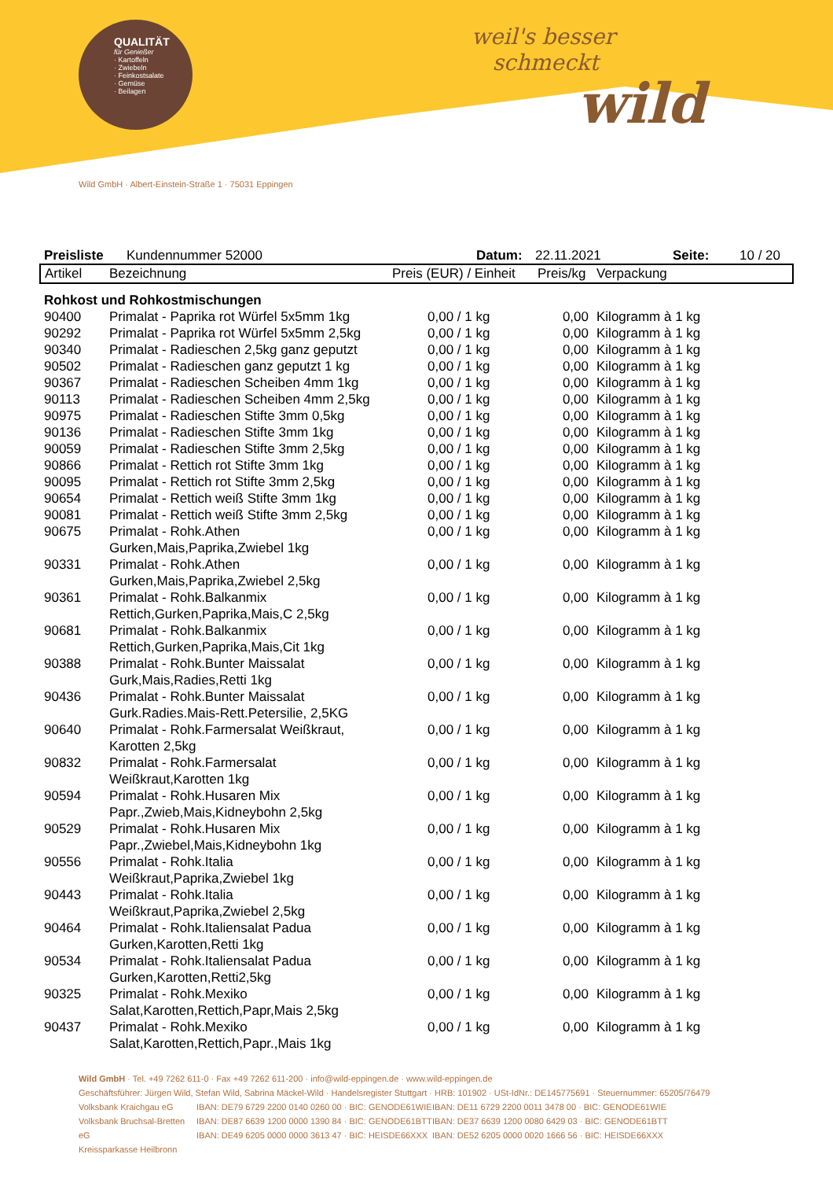QUALITÄT
für Genießer
· Kartoffeln
· Zwiebeln
· Feinkostsalate
· Gemüse
· Beilagen
weil's besser
schmeckt
wild
Wild GmbH · Albert-Einstein-Straße 1 · 75031 Eppingen
Preisliste Kundennummer 52000 Datum: 22.11.2021 Seite: 10 / 20
| Artikel | Bezeichnung | Preis (EUR) / Einheit | Preis/kg | Verpackung |
| --- | --- | --- | --- | --- |
| Rohkost und Rohkostmischungen | | | | |
| 90400 | Primalat - Paprika rot Würfel 5x5mm 1kg | 0,00 / 1 kg | 0,00 | Kilogramm à 1 kg |
| 90292 | Primalat - Paprika rot Würfel 5x5mm 2,5kg | 0,00 / 1 kg | 0,00 | Kilogramm à 1 kg |
| 90340 | Primalat - Radieschen 2,5kg ganz geputzt | 0,00 / 1 kg | 0,00 | Kilogramm à 1 kg |
| 90502 | Primalat - Radieschen ganz geputzt 1 kg | 0,00 / 1 kg | 0,00 | Kilogramm à 1 kg |
| 90367 | Primalat - Radieschen Scheiben 4mm 1kg | 0,00 / 1 kg | 0,00 | Kilogramm à 1 kg |
| 90113 | Primalat - Radieschen Scheiben 4mm 2,5kg | 0,00 / 1 kg | 0,00 | Kilogramm à 1 kg |
| 90975 | Primalat - Radieschen Stifte 3mm 0,5kg | 0,00 / 1 kg | 0,00 | Kilogramm à 1 kg |
| 90136 | Primalat - Radieschen Stifte 3mm 1kg | 0,00 / 1 kg | 0,00 | Kilogramm à 1 kg |
| 90059 | Primalat - Radieschen Stifte 3mm 2,5kg | 0,00 / 1 kg | 0,00 | Kilogramm à 1 kg |
| 90866 | Primalat - Rettich rot Stifte 3mm 1kg | 0,00 / 1 kg | 0,00 | Kilogramm à 1 kg |
| 90095 | Primalat - Rettich rot Stifte 3mm 2,5kg | 0,00 / 1 kg | 0,00 | Kilogramm à 1 kg |
| 90654 | Primalat - Rettich weiß Stifte 3mm 1kg | 0,00 / 1 kg | 0,00 | Kilogramm à 1 kg |
| 90081 | Primalat - Rettich weiß Stifte 3mm 2,5kg | 0,00 / 1 kg | 0,00 | Kilogramm à 1 kg |
| 90675 | Primalat - Rohk.Athen Gurken,Mais,Paprika,Zwiebel 1kg | 0,00 / 1 kg | 0,00 | Kilogramm à 1 kg |
| 90331 | Primalat - Rohk.Athen Gurken,Mais,Paprika,Zwiebel 2,5kg | 0,00 / 1 kg | 0,00 | Kilogramm à 1 kg |
| 90361 | Primalat - Rohk.Balkanmix Rettich,Gurken,Paprika,Mais,C 2,5kg | 0,00 / 1 kg | 0,00 | Kilogramm à 1 kg |
| 90681 | Primalat - Rohk.Balkanmix Rettich,Gurken,Paprika,Mais,Cit 1kg | 0,00 / 1 kg | 0,00 | Kilogramm à 1 kg |
| 90388 | Primalat - Rohk.Bunter Maissalat Gurk,Mais,Radies,Retti 1kg | 0,00 / 1 kg | 0,00 | Kilogramm à 1 kg |
| 90436 | Primalat - Rohk.Bunter Maissalat Gurk.Radies.Mais-Rett.Petersilie, 2,5KG | 0,00 / 1 kg | 0,00 | Kilogramm à 1 kg |
| 90640 | Primalat - Rohk.Farmersalat Weißkraut, Karotten 2,5kg | 0,00 / 1 kg | 0,00 | Kilogramm à 1 kg |
| 90832 | Primalat - Rohk.Farmersalat Weißkraut,Karotten 1kg | 0,00 / 1 kg | 0,00 | Kilogramm à 1 kg |
| 90594 | Primalat - Rohk.Husaren Mix Papr.,Zwieb,Mais,Kidneybohn 2,5kg | 0,00 / 1 kg | 0,00 | Kilogramm à 1 kg |
| 90529 | Primalat - Rohk.Husaren Mix Papr.,Zwiebel,Mais,Kidneybohn 1kg | 0,00 / 1 kg | 0,00 | Kilogramm à 1 kg |
| 90556 | Primalat - Rohk.Italia Weißkraut,Paprika,Zwiebel 1kg | 0,00 / 1 kg | 0,00 | Kilogramm à 1 kg |
| 90443 | Primalat - Rohk.Italia Weißkraut,Paprika,Zwiebel 2,5kg | 0,00 / 1 kg | 0,00 | Kilogramm à 1 kg |
| 90464 | Primalat - Rohk.Italiensalat Padua Gurken,Karotten,Retti 1kg | 0,00 / 1 kg | 0,00 | Kilogramm à 1 kg |
| 90534 | Primalat - Rohk.Italiensalat Padua Gurken,Karotten,Retti2,5kg | 0,00 / 1 kg | 0,00 | Kilogramm à 1 kg |
| 90325 | Primalat - Rohk.Mexiko Salat,Karotten,Rettich,Papr,Mais 2,5kg | 0,00 / 1 kg | 0,00 | Kilogramm à 1 kg |
| 90437 | Primalat - Rohk.Mexiko Salat,Karotten,Rettich,Papr.,Mais 1kg | 0,00 / 1 kg | 0,00 | Kilogramm à 1 kg |
Wild GmbH · Tel. +49 7262 611-0 · Fax +49 7262 611-200 · info@wild-eppingen.de · www.wild-eppingen.de
Geschäftsführer: Jürgen Wild, Stefan Wild, Sabrina Mäckel-Wild · Handelsregister Stuttgart · HRB: 101902 · USt-IdNr.: DE145775691 · Steuernummer: 65205/76479
Volksbank Kraichgau eG
Volksbank Bruchsal-Bretten eG
Kreissparkasse Heilbronn
IBAN: DE79 6729 2200 0140 0260 00 · BIC: GENODE61WIE
IBAN: DE87 6639 1200 0000 1390 84 · BIC: GENODE61BTT
IBAN: DE49 6205 0000 0000 3613 47 · BIC: HEISDE66XXX
IBAN: DE11 6729 2200 0011 3478 00 · BIC: GENODE61WIE
IBAN: DE37 6639 1200 0080 6429 03 · BIC: GENODE61BTT
IBAN: DE52 6205 0000 0020 1666 56 · BIC: HEISDE66XXX